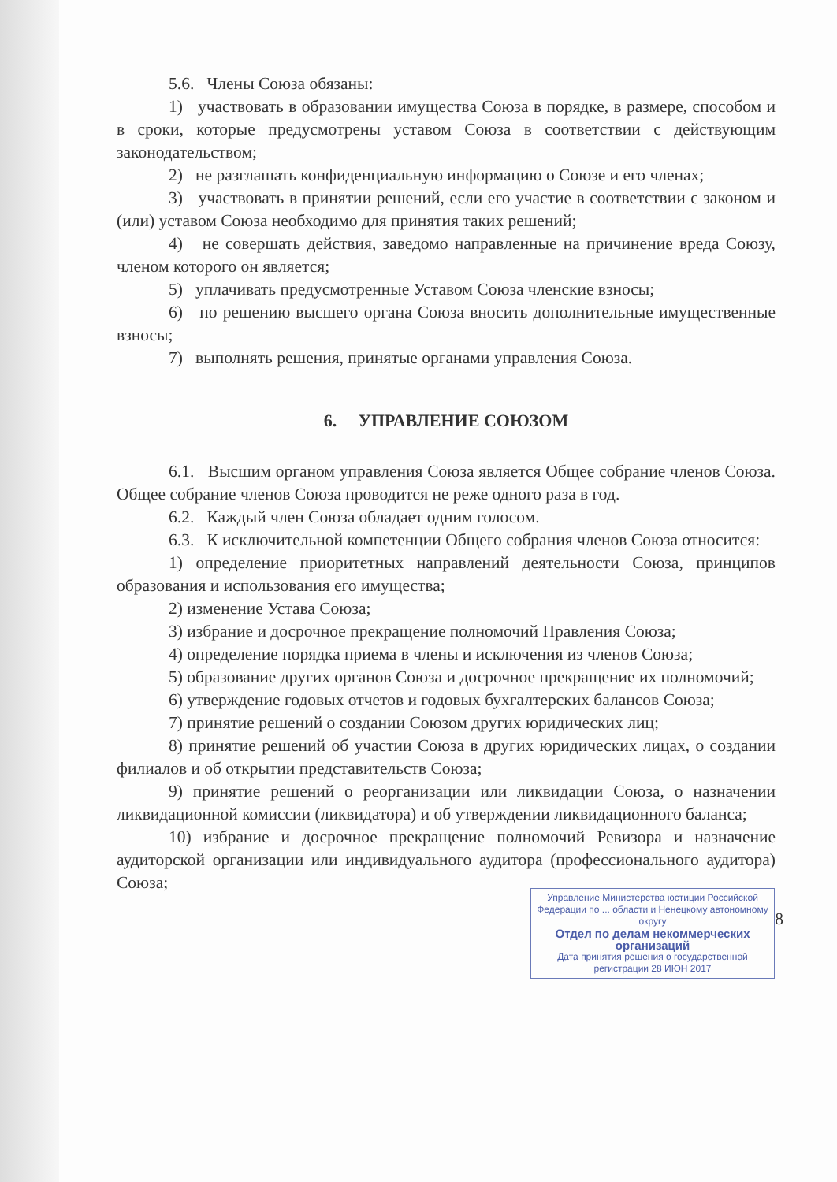5.6. Члены Союза обязаны:
1) участвовать в образовании имущества Союза в порядке, в размере, способом и в сроки, которые предусмотрены уставом Союза в соответствии с действующим законодательством;
2) не разглашать конфиденциальную информацию о Союзе и его членах;
3) участвовать в принятии решений, если его участие в соответствии с законом и (или) уставом Союза необходимо для принятия таких решений;
4) не совершать действия, заведомо направленные на причинение вреда Союзу, членом которого он является;
5) уплачивать предусмотренные Уставом Союза членские взносы;
6) по решению высшего органа Союза вносить дополнительные имущественные взносы;
7) выполнять решения, принятые органами управления Союза.
6. УПРАВЛЕНИЕ СОЮЗОМ
6.1. Высшим органом управления Союза является Общее собрание членов Союза. Общее собрание членов Союза проводится не реже одного раза в год.
6.2. Каждый член Союза обладает одним голосом.
6.3. К исключительной компетенции Общего собрания членов Союза относится:
1) определение приоритетных направлений деятельности Союза, принципов образования и использования его имущества;
2) изменение Устава Союза;
3) избрание и досрочное прекращение полномочий Правления Союза;
4) определение порядка приема в члены и исключения из членов Союза;
5) образование других органов Союза и досрочное прекращение их полномочий;
6) утверждение годовых отчетов и годовых бухгалтерских балансов Союза;
7) принятие решений о создании Союзом других юридических лиц;
8) принятие решений об участии Союза в других юридических лицах, о создании филиалов и об открытии представительств Союза;
9) принятие решений о реорганизации или ликвидации Союза, о назначении ликвидационной комиссии (ликвидатора) и об утверждении ликвидационного баланса;
10) избрание и досрочное прекращение полномочий Ревизора и назначение аудиторской организации или индивидуального аудитора (профессионального аудитора) Союза;
Управление Министерства юстиции Российской Федерации по ... области и Ненецкому автономному округу
Отдел по делам некоммерческих организаций
Дата принятия решения о государственной регистрации 28 ИЮН 2017
8